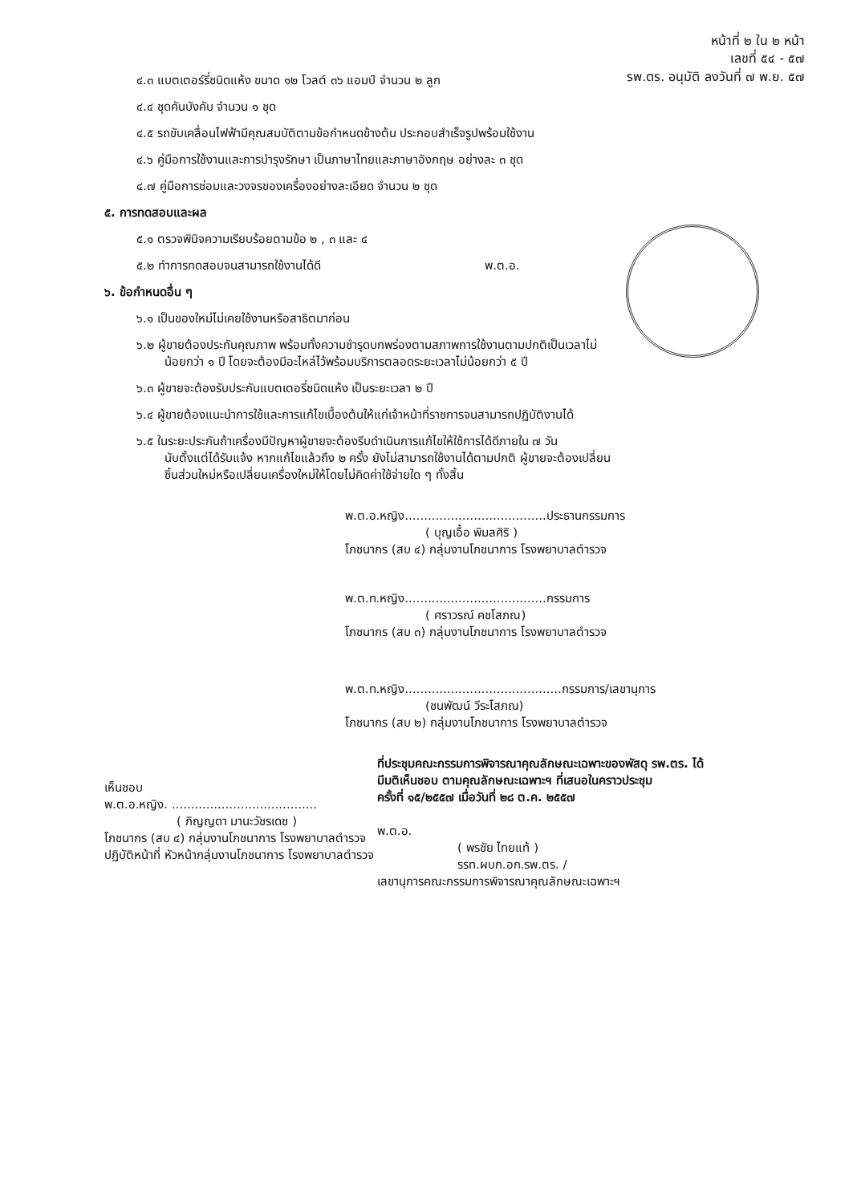หน้าที่ ๒ ใน ๒ หน้า
เลขที่ ๕๔ - ๕๗
รพ.ตร. อนุมัติ ลงวันที่ ๗ พ.ย. ๕๗
๔.๓ แบตเตอร์รี่ชนิดแห้ง ขนาด ๑๒ โวลต์ ๓๖ แอมป์ จำนวน ๒ ลูก
๔.๔ ชุดคันบังคับ จำนวน ๑ ชุด
๔.๕ รถขับเคลื่อนไฟฟ้ามีคุณสมบัติตามข้อกำหนดข้างต้น ประกอบสำเร็จรูปพร้อมใช้งาน
๔.๖ คู่มือการใช้งานและการบำรุงรักษา เป็นภาษาไทยและภาษาอังกฤษ อย่างละ ๓ ชุด
๔.๗ คู่มือการซ่อมและวงจรของเครื่องอย่างละเอียด จำนวน ๒ ชุด
๕. การทดสอบและผล
๕.๑ ตรวจพินิจความเรียบร้อยตามข้อ ๒ , ๓ และ ๔
๕.๒ ทำการทดสอบจนสามารถใช้งานได้ดี พ.ต.อ.
๖. ข้อกำหนดอื่น ๆ
๖.๑ เป็นของใหม่ไม่เคยใช้งานหรือสาธิตมาก่อน
๖.๒ ผู้ขายต้องประกันคุณภาพ พร้อมทั้งความชำรุดบกพร่องตามสภาพการใช้งานตามปกติเป็นเวลาไม่
น้อยกว่า ๑ ปี โดยจะต้องมีอะไหล่ไว้พร้อมบริการตลอดระยะเวลาไม่น้อยกว่า ๕ ปี
๖.๓ ผู้ขายจะต้องรับประกันแบตเตอรี่ชนิดแห้ง เป็นระยะเวลา ๒ ปี
๖.๔ ผู้ขายต้องแนะนำการใช้และการแก้ไขเบื้องต้นให้แก่เจ้าหน้าที่ราชการจนสามารถปฏิบัติงานได้
๖.๕ ในระยะประกันถ้าเครื่องมีปัญหาผู้ขายจะต้องรีบดำเนินการแก้ไขให้ใช้การได้ดีภายใน ๗ วัน
นับตั้งแต่ได้รับแจ้ง หากแก้ไขแล้วถึง ๒ ครั้ง ยังไม่สามารถใช้งานได้ตามปกติ ผู้ขายจะต้องเปลี่ยน
ชิ้นส่วนใหม่หรือเปลี่ยนเครื่องใหม่ให้โดยไม่คิดค่าใช้จ่ายใด ๆ ทั้งสิ้น
พ.ต.อ.หญิง.....................................ประธานกรรมการ
( บุญเอื้อ พิมลศิริ )
โภชนากร (สบ ๔) กลุ่มงานโภชนาการ โรงพยาบาลตำรวจ
พ.ต.ท.หญิง.....................................กรรมการ
( ศราวรณ์ คชโสภณ)
โภชนากร (สบ ๓) กลุ่มงานโภชนาการ โรงพยาบาลตำรวจ
พ.ต.ท.หญิง.........................................กรรมการ/เลขานุการ
(ชนพัฒน์ วีระโสภณ)
โภชนากร (สบ ๒) กลุ่มงานโภชนาการ โรงพยาบาลตำรวจ
เห็นชอบ
พ.ต.อ.หญิง. ......................................
( ภิญญดา มานะวัชรเดช )
โภชนากร (สบ ๔) กลุ่มงานโภชนาการ โรงพยาบาลตำรวจ
ปฏิบัติหน้าที่ หัวหน้ากลุ่มงานโภชนาการ โรงพยาบาลตำรวจ
ที่ประชุมคณะกรรมการพิจารณาคุณลักษณะเฉพาะของพัสดุ รพ.ตร. ได้
มีมติเห็นชอบ ตามคุณลักษณะเฉพาะฯ ที่เสนอในคราวประชุม
ครั้งที่ ๑๕/๒๕๕๗ เมื่อวันที่ ๒๘ ต.ค. ๒๕๕๗
พ.ต.อ.
( พรชัย ไทยแท้ )
รรท.ผบก.อก.รพ.ตร. /
เลขานุการคณะกรรมการพิจารณาคุณลักษณะเฉพาะฯ